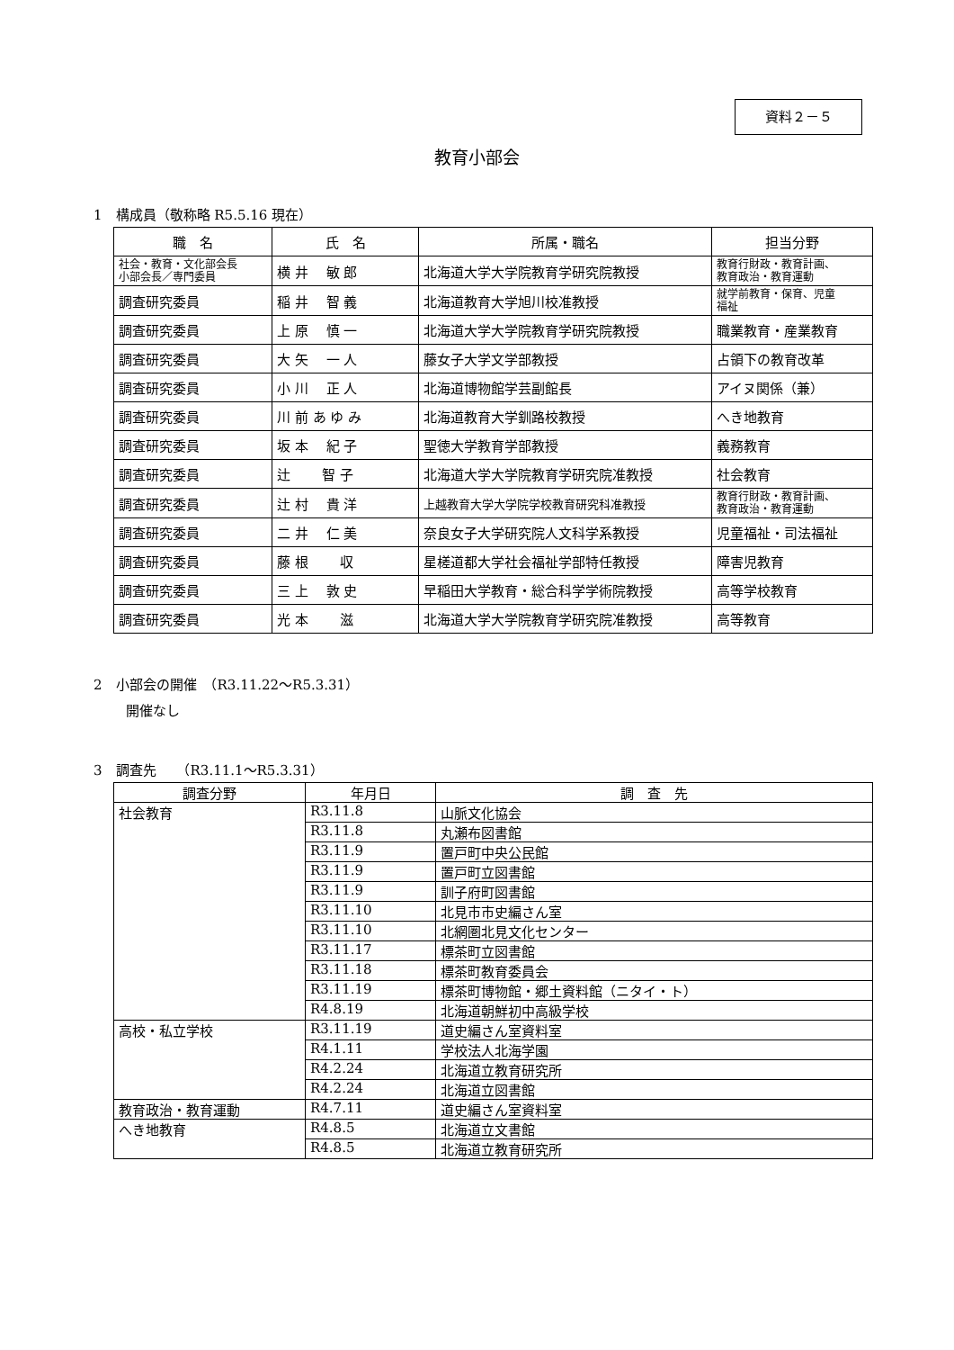資料２－５
教育小部会
1　構成員（敬称略 R5.5.16 現在）
| 職 名 | 氏 名 | 所属・職名 | 担当分野 |
| --- | --- | --- | --- |
| 社会・教育・文化部会長 小部会長／専門委員 | 横 井 敏 郎 | 北海道大学大学院教育学研究院教授 | 教育行財政・教育計画、 教育政治・教育運動 |
| 調査研究委員 | 稲 井 智 義 | 北海道教育大学旭川校准教授 | 就学前教育・保育、児童 福祉 |
| 調査研究委員 | 上 原 慎 一 | 北海道大学大学院教育学研究院教授 | 職業教育・産業教育 |
| 調査研究委員 | 大 矢 一 人 | 藤女子大学文学部教授 | 占領下の教育改革 |
| 調査研究委員 | 小 川 正 人 | 北海道博物館学芸副館長 | アイヌ関係（兼） |
| 調査研究委員 | 川 前 あ ゆ み | 北海道教育大学釧路校教授 | へき地教育 |
| 調査研究委員 | 坂 本 紀 子 | 聖徳大学教育学部教授 | 義務教育 |
| 調査研究委員 | 辻 智 子 | 北海道大学大学院教育学研究院准教授 | 社会教育 |
| 調査研究委員 | 辻 村 貴 洋 | 上越教育大学大学院学校教育研究科准教授 | 教育行財政・教育計画、 教育政治・教育運動 |
| 調査研究委員 | 二 井 仁 美 | 奈良女子大学研究院人文科学系教授 | 児童福祉・司法福祉 |
| 調査研究委員 | 藤 根 収 | 星槎道都大学社会福祉学部特任教授 | 障害児教育 |
| 調査研究委員 | 三 上 敦 史 | 早稲田大学教育・総合科学学術院教授 | 高等学校教育 |
| 調査研究委員 | 光 本 滋 | 北海道大学大学院教育学研究院准教授 | 高等教育 |
2　小部会の開催　（R3.11.22～R5.3.31）
開催なし
3　調査先　　（R3.11.1～R5.3.31）
| 調査分野 | 年月日 | 調 査 先 |
| --- | --- | --- |
| 社会教育 | R3.11.8 | 山脈文化協会 |
| | R3.11.8 | 丸瀬布図書館 |
| | R3.11.9 | 置戸町中央公民館 |
| | R3.11.9 | 置戸町立図書館 |
| | R3.11.9 | 訓子府町図書館 |
| | R3.11.10 | 北見市市史編さん室 |
| | R3.11.10 | 北網圏北見文化センター |
| | R3.11.17 | 標茶町立図書館 |
| | R3.11.18 | 標茶町教育委員会 |
| | R3.11.19 | 標茶町博物館・郷土資料館（ニタイ・ト） |
| | R4.8.19 | 北海道朝鮮初中高級学校 |
| 高校・私立学校 | R3.11.19 | 道史編さん室資料室 |
| | R4.1.11 | 学校法人北海学園 |
| | R4.2.24 | 北海道立教育研究所 |
| | R4.2.24 | 北海道立図書館 |
| 教育政治・教育運動 | R4.7.11 | 道史編さん室資料室 |
| へき地教育 | R4.8.5 | 北海道立文書館 |
| | R4.8.5 | 北海道立教育研究所 |